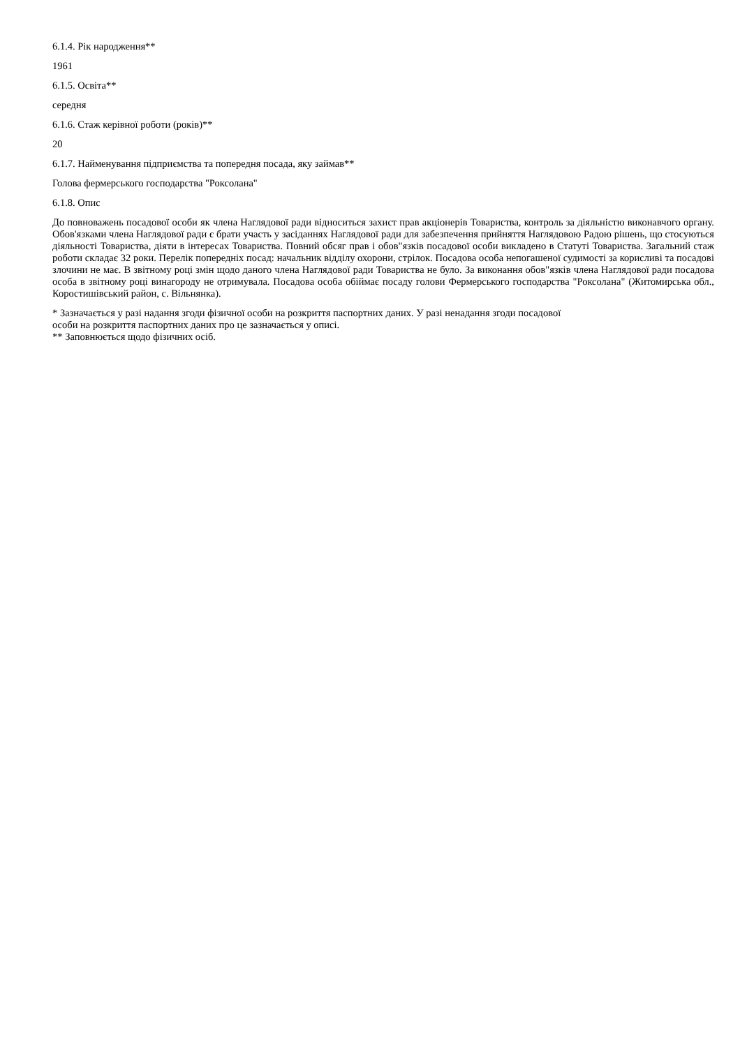6.1.4. Рік народження**
1961
6.1.5. Освіта**
середня
6.1.6. Стаж керівної роботи (років)**
20
6.1.7. Найменування підприємства та попередня посада, яку займав**
Голова фермерського господарства "Роксолана"
6.1.8. Опис
До повноважень посадової особи як члена Наглядової ради відноситься захист прав акціонерів Товариства, контроль за діяльністю виконавчого органу. Обов'язками члена Наглядової ради є брати участь у засіданнях Наглядової ради для забезпечення прийняття Наглядовою Радою рішень, що стосуються діяльності Товариства, діяти в інтересах Товариства. Повний обсяг прав і обов"язків посадової особи викладено в Статуті Товариства. Загальний стаж роботи складає 32 роки. Перелік попередніх посад: начальник відділу охорони, стрілок. Посадова особа непогашеної судимості за корисливі та посадові злочини не має. В звітному році змін щодо даного члена Наглядової ради Товариства не було. За виконання обов"язків члена Наглядової ради посадова особа в звітному році винагороду не отримувала. Посадова особа обіймає посаду голови Фермерського господарства "Роксолана" (Житомирська обл., Коростишівський район, с. Вільнянка).
* Зазначається у разі надання згоди фізичної особи на розкриття паспортних даних. У разі ненадання згоди посадової
особи на розкриття паспортних даних про це зазначається у описі.
** Заповнюється щодо фізичних осіб.